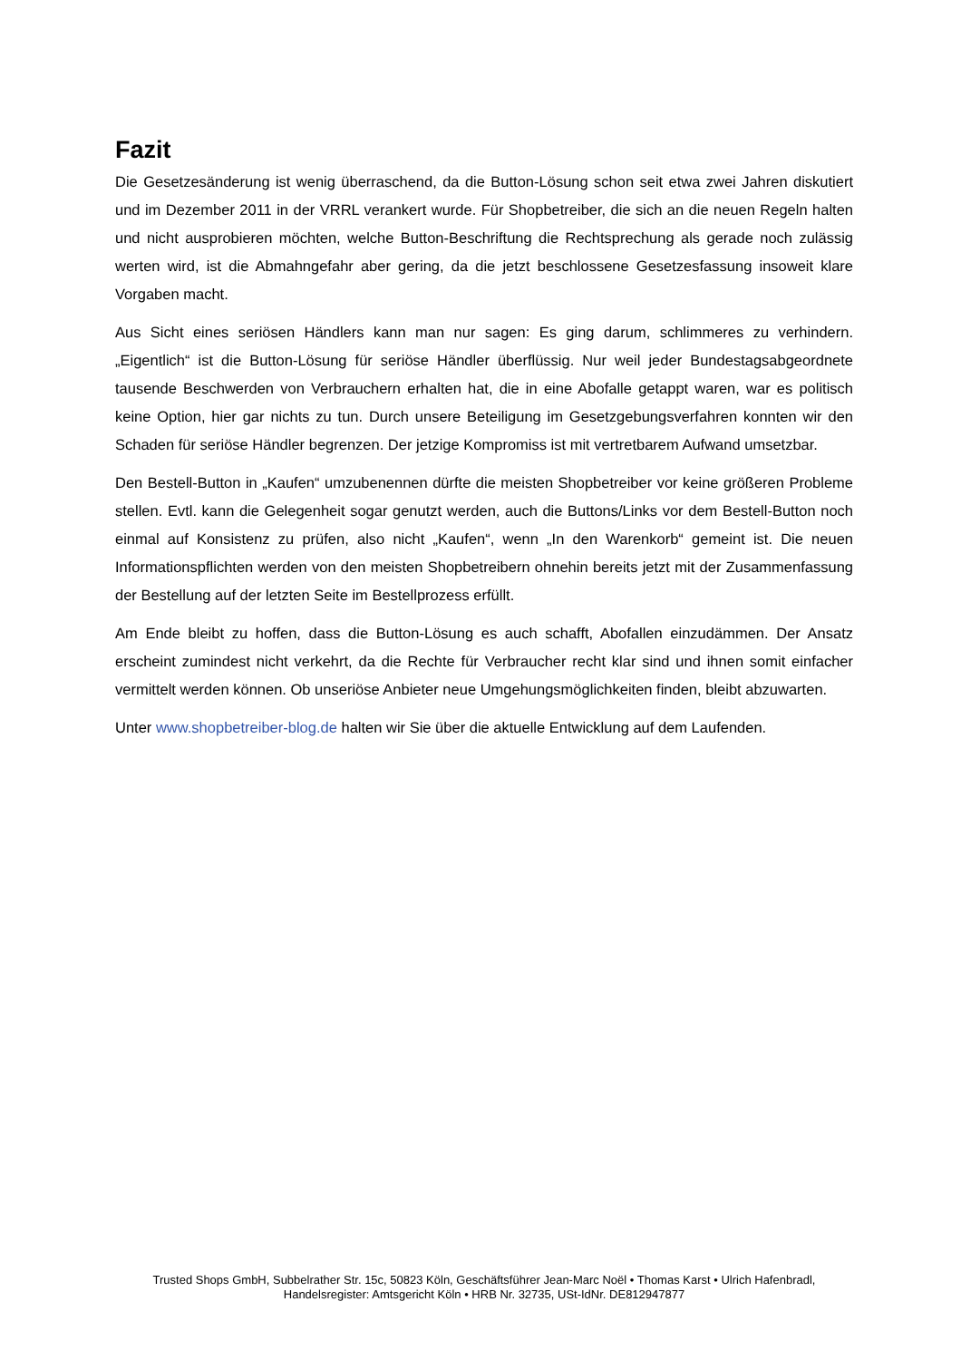Fazit
Die Gesetzesänderung ist wenig überraschend, da die Button-Lösung schon seit etwa zwei Jahren diskutiert und im Dezember 2011 in der VRRL verankert wurde. Für Shopbetreiber, die sich an die neuen Regeln halten und nicht ausprobieren möchten, welche Button-Beschriftung die Rechtsprechung als gerade noch zulässig werten wird, ist die Abmahngefahr aber gering, da die jetzt beschlossene Gesetzesfassung insoweit klare Vorgaben macht.
Aus Sicht eines seriösen Händlers kann man nur sagen: Es ging darum, schlimmeres zu verhindern. „Eigentlich“ ist die Button-Lösung für seriöse Händler überflüssig. Nur weil jeder Bundestagsabgeordnete tausende Beschwerden von Verbrauchern erhalten hat, die in eine Abofalle getappt waren, war es politisch keine Option, hier gar nichts zu tun. Durch unsere Beteiligung im Gesetzgebungsverfahren konnten wir den Schaden für seriöse Händler begrenzen. Der jetzige Kompromiss ist mit vertretbarem Aufwand umsetzbar.
Den Bestell-Button in „Kaufen“ umzubenennen dürfte die meisten Shopbetreiber vor keine größeren Probleme stellen. Evtl. kann die Gelegenheit sogar genutzt werden, auch die Buttons/Links vor dem Bestell-Button noch einmal auf Konsistenz zu prüfen, also nicht „Kaufen“, wenn „In den Warenkorb“ gemeint ist. Die neuen Informationspflichten werden von den meisten Shopbetreibern ohnehin bereits jetzt mit der Zusammenfassung der Bestellung auf der letzten Seite im Bestellprozess erfüllt.
Am Ende bleibt zu hoffen, dass die Button-Lösung es auch schafft, Abofallen einzudämmen. Der Ansatz erscheint zumindest nicht verkehrt, da die Rechte für Verbraucher recht klar sind und ihnen somit einfacher vermittelt werden können. Ob unseriöse Anbieter neue Umgehungsmöglichkeiten finden, bleibt abzuwarten.
Unter www.shopbetreiber-blog.de halten wir Sie über die aktuelle Entwicklung auf dem Laufenden.
Trusted Shops GmbH, Subbelrather Str. 15c, 50823 Köln, Geschäftsführer Jean-Marc Noël • Thomas Karst • Ulrich Hafenbradl,
Handelsregister: Amtsgericht Köln • HRB Nr. 32735, USt-IdNr. DE812947877